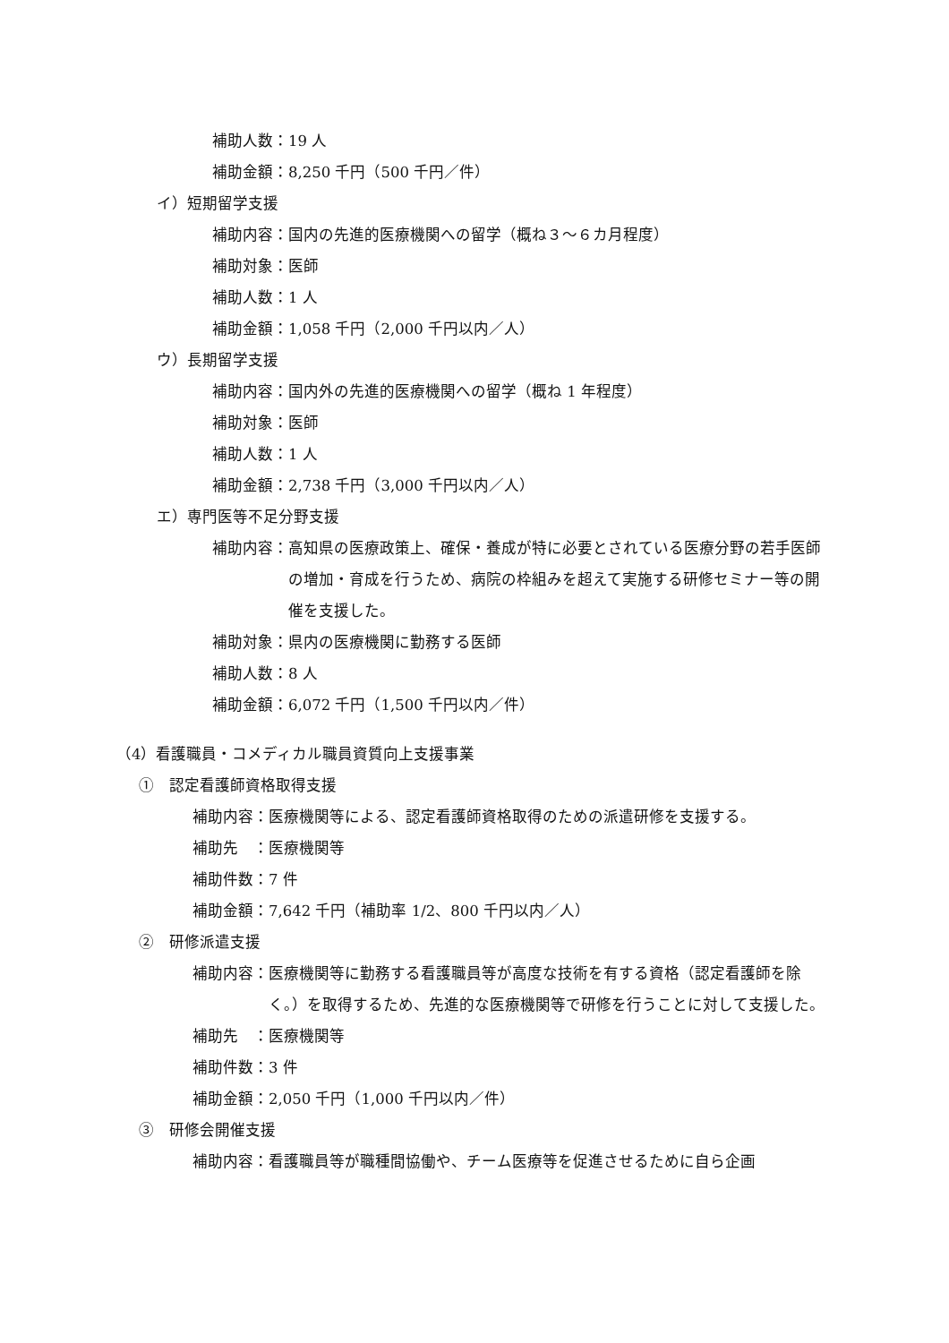補助人数：19 人
補助金額：8,250 千円（500 千円／件）
イ）短期留学支援
補助内容：国内の先進的医療機関への留学（概ね３～６カ月程度）
補助対象：医師
補助人数：1 人
補助金額：1,058 千円（2,000 千円以内／人）
ウ）長期留学支援
補助内容：国内外の先進的医療機関への留学（概ね 1 年程度）
補助対象：医師
補助人数：1 人
補助金額：2,738 千円（3,000 千円以内／人）
エ）専門医等不足分野支援
補助内容： 高知県の医療政策上、確保・養成が特に必要とされている医療分野の若手医師の増加・育成を行うため、病院の枠組みを超えて実施する研修セミナー等の開催を支援した。
補助対象：県内の医療機関に勤務する医師
補助人数：8 人
補助金額：6,072 千円（1,500 千円以内／件）
（4）看護職員・コメディカル職員資質向上支援事業
①　認定看護師資格取得支援
補助内容：医療機関等による、認定看護師資格取得のための派遣研修を支援する。
補助先　：医療機関等
補助件数：7 件
補助金額：7,642 千円（補助率 1/2、800 千円以内／人）
②　研修派遣支援
補助内容： 医療機関等に勤務する看護職員等が高度な技術を有する資格（認定看護師を除く。）を取得するため、先進的な医療機関等で研修を行うことに対して支援した。
補助先　：医療機関等
補助件数：3 件
補助金額：2,050 千円（1,000 千円以内／件）
③　研修会開催支援
補助内容：看護職員等が職種間協働や、チーム医療等を促進させるために自ら企画